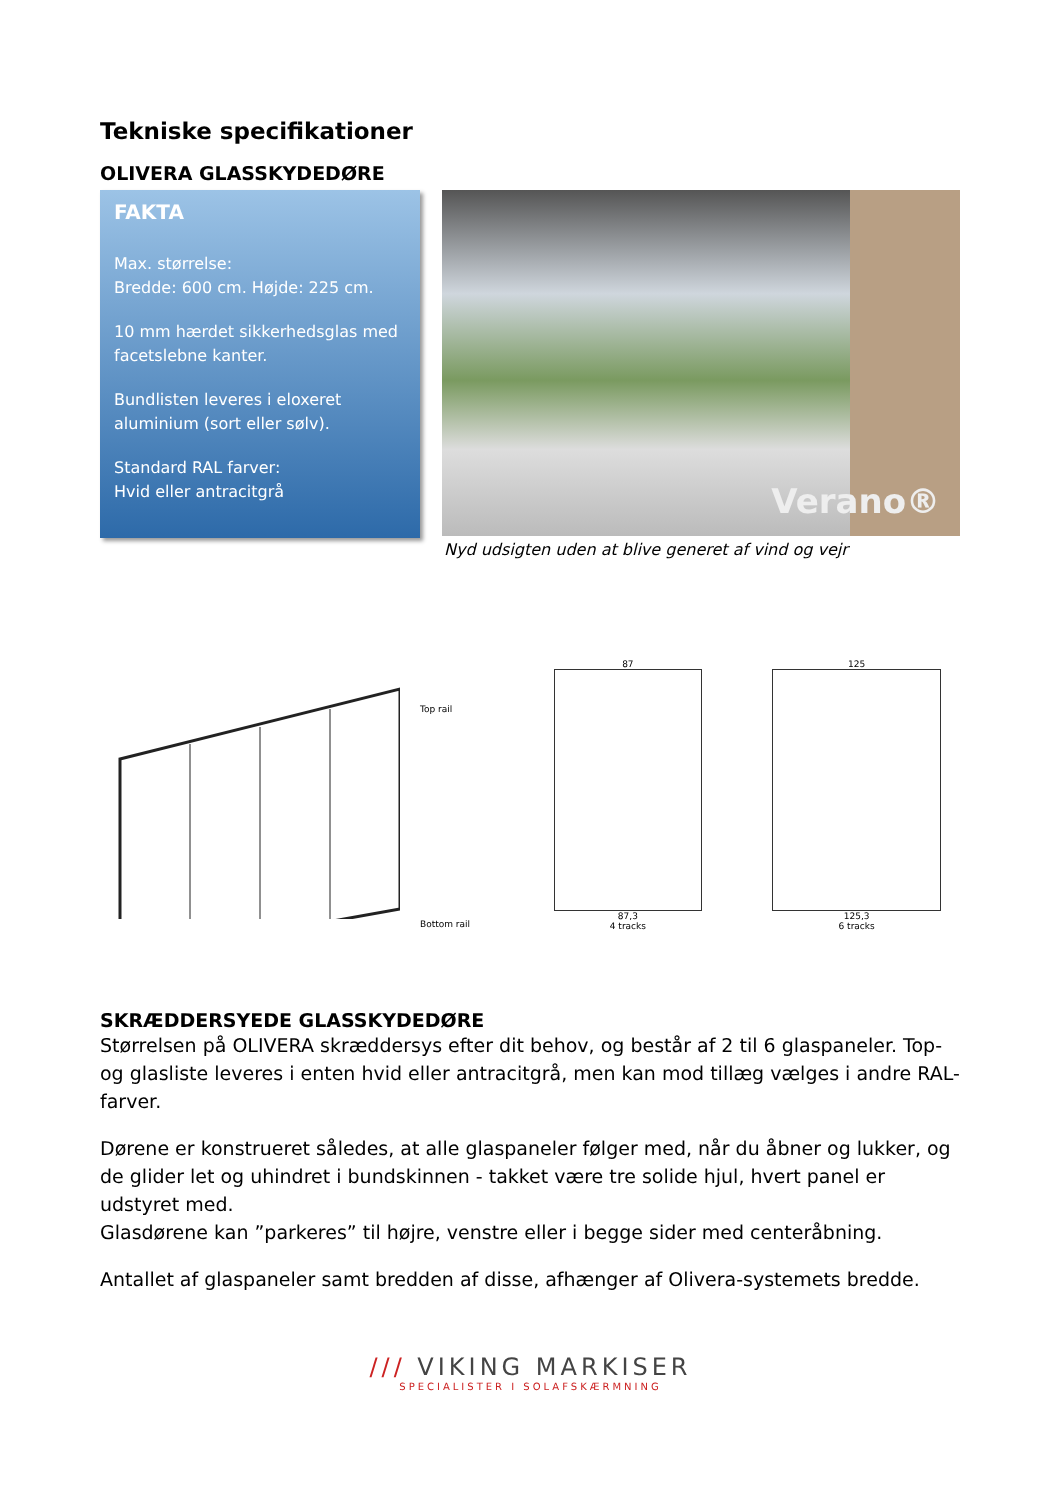Tekniske specifikationer
OLIVERA GLASSKYDEDØRE
FAKTA
Max. størrelse:
Bredde: 600 cm. Højde: 225 cm.
10 mm hærdet sikkerhedsglas med facetslebne kanter.
Bundlisten leveres i eloxeret aluminium (sort eller sølv).
Standard RAL farver:
Hvid eller antracitgrå
Verano®
Nyd udsigten uden at blive generet af vind og vejr
Top rail
Bottom rail
87
87,3
4 tracks
125
125,3
6 tracks
SKRÆDDERSYEDE GLASSKYDEDØRE
Størrelsen på OLIVERA skræddersys efter dit behov, og består af 2 til 6 glaspaneler. Top- og glasliste leveres i enten hvid eller antracitgrå, men kan mod tillæg vælges i andre RAL-farver.
Dørene er konstrueret således, at alle glaspaneler følger med, når du åbner og lukker, og de glider let og uhindret i bundskinnen - takket være tre solide hjul, hvert panel er udstyret med.
Glasdørene kan ”parkeres” til højre, venstre eller i begge sider med centeråbning.
Antallet af glaspaneler samt bredden af disse, afhænger af Olivera-systemets bredde.
/// VIKING MARKISER
SPECIALISTER I SOLAFSKÆRMNING